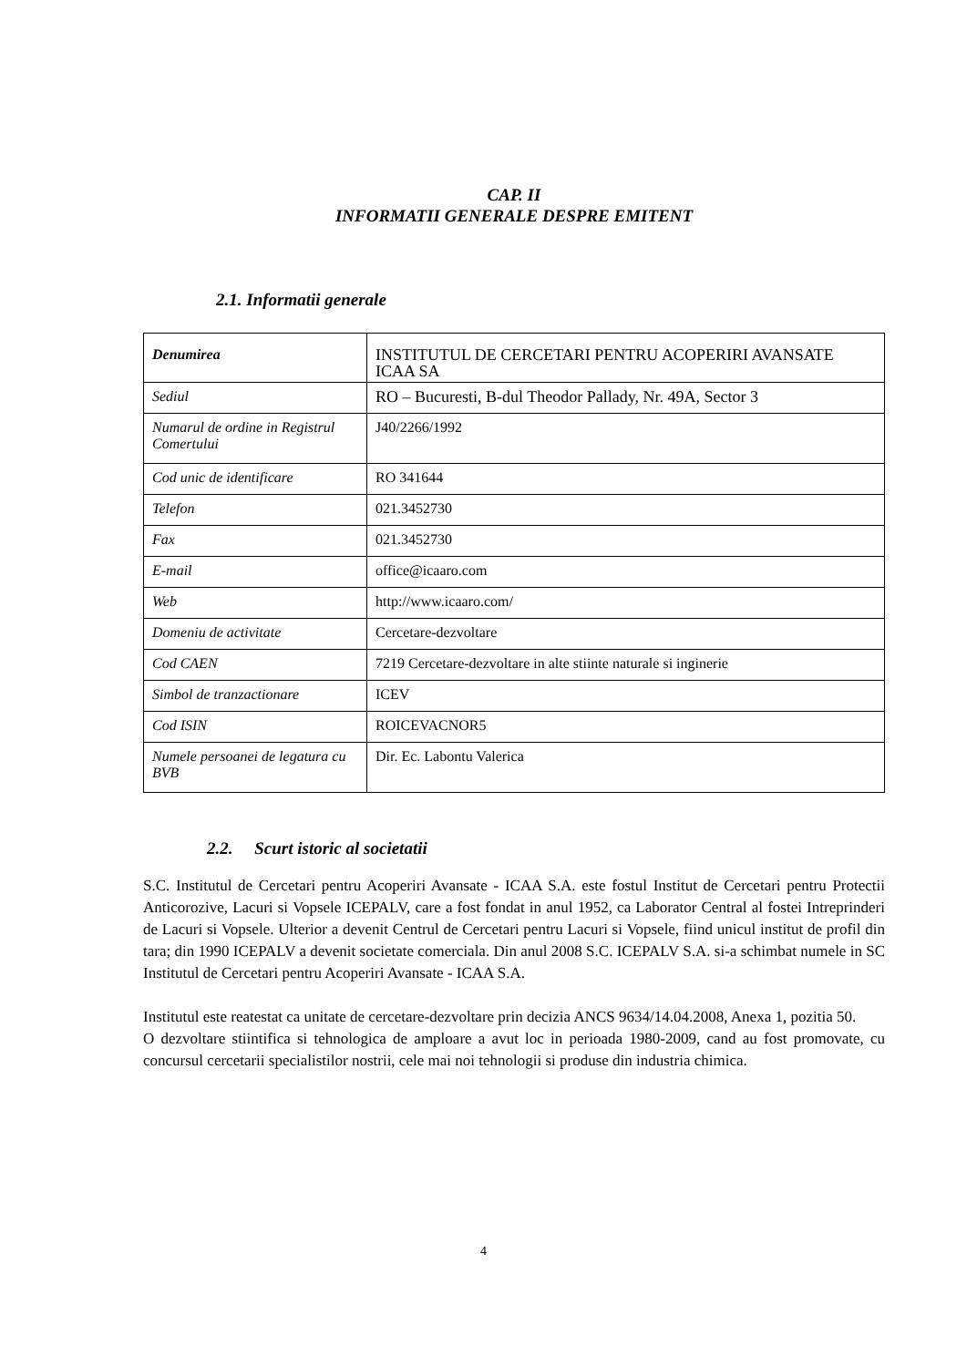CAP. II
INFORMATII GENERALE DESPRE EMITENT
2.1. Informatii generale
| Denumirea | INSTITUTUL DE CERCETARI PENTRU ACOPERIRI AVANSATE ICAA SA |
| Sediul | RO – Bucuresti, B-dul Theodor Pallady, Nr. 49A, Sector 3 |
| Numarul de ordine in Registrul Comertului | J40/2266/1992 |
| Cod unic de identificare | RO 341644 |
| Telefon | 021.3452730 |
| Fax | 021.3452730 |
| E-mail | office@icaaro.com |
| Web | http://www.icaaro.com/ |
| Domeniu de activitate | Cercetare-dezvoltare |
| Cod CAEN | 7219 Cercetare-dezvoltare in alte stiinte naturale si inginerie |
| Simbol de tranzactionare | ICEV |
| Cod ISIN | ROICEVACNOR5 |
| Numele persoanei de legatura cu BVB | Dir. Ec. Labontu Valerica |
2.2. Scurt istoric al societatii
S.C. Institutul de Cercetari pentru Acoperiri Avansate - ICAA S.A. este fostul Institut de Cercetari pentru Protectii Anticorozive, Lacuri si Vopsele ICEPALV, care a fost fondat in anul 1952, ca Laborator Central al fostei Intreprinderi de Lacuri si Vopsele. Ulterior a devenit Centrul de Cercetari pentru Lacuri si Vopsele, fiind unicul institut de profil din tara; din 1990 ICEPALV a devenit societate comerciala. Din anul 2008 S.C. ICEPALV S.A. si-a schimbat numele in SC Institutul de Cercetari pentru Acoperiri Avansate - ICAA S.A.
Institutul este reatestat ca unitate de cercetare-dezvoltare prin decizia ANCS 9634/14.04.2008, Anexa 1, pozitia 50.
O dezvoltare stiintifica si tehnologica de amploare a avut loc in perioada 1980-2009, cand au fost promovate, cu concursul cercetarii specialistilor nostrii, cele mai noi tehnologii si produse din industria chimica.
4